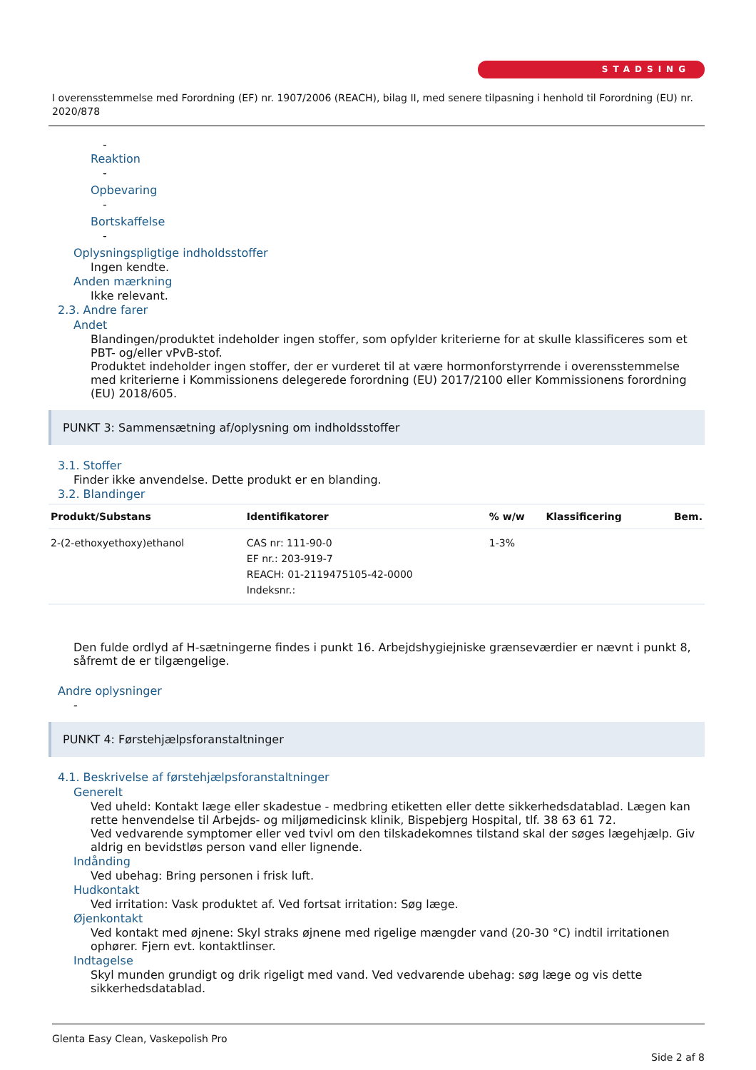STADSING
I overensstemmelse med Forordning (EF) nr. 1907/2006 (REACH), bilag II, med senere tilpasning i henhold til Forordning (EU) nr. 2020/878
-
Reaktion
-
Opbevaring
-
Bortskaffelse
-
Oplysningspligtige indholdsstoffer
Ingen kendte.
Anden mærkning
Ikke relevant.
2.3. Andre farer
Andet
Blandingen/produktet indeholder ingen stoffer, som opfylder kriterierne for at skulle klassificeres som et PBT- og/eller vPvB-stof.
Produktet indeholder ingen stoffer, der er vurderet til at være hormonforstyrrende i overensstemmelse med kriterierne i Kommissionens delegerede forordning (EU) 2017/2100 eller Kommissionens forordning (EU) 2018/605.
PUNKT 3: Sammensætning af/oplysning om indholdsstoffer
3.1. Stoffer
Finder ikke anvendelse. Dette produkt er en blanding.
3.2. Blandinger
| Produkt/Substans | Identifikatorer | % w/w | Klassificering | Bem. |
| --- | --- | --- | --- | --- |
| 2-(2-ethoxyethoxy)ethanol | CAS nr: 111-90-0 EF nr.: 203-919-7 REACH: 01-2119475105-42-0000 Indeksnr.: | 1-3% | | |
Den fulde ordlyd af H-sætningerne findes i punkt 16. Arbejdshygiejniske grænseværdier er nævnt i punkt 8, såfremt de er tilgængelige.
Andre oplysninger
-
PUNKT 4: Førstehjælpsforanstaltninger
4.1. Beskrivelse af førstehjælpsforanstaltninger
Generelt
Ved uheld: Kontakt læge eller skadestue - medbring etiketten eller dette sikkerhedsdatablad. Lægen kan rette henvendelse til Arbejds- og miljømedicinsk klinik, Bispebjerg Hospital, tlf. 38 63 61 72.
Ved vedvarende symptomer eller ved tvivl om den tilskadekomnes tilstand skal der søges lægehjælp. Giv aldrig en bevidstløs person vand eller lignende.
Indånding
Ved ubehag: Bring personen i frisk luft.
Hudkontakt
Ved irritation: Vask produktet af. Ved fortsat irritation: Søg læge.
Øjenkontakt
Ved kontakt med øjnene: Skyl straks øjnene med rigelige mængder vand (20-30 °C) indtil irritationen ophører. Fjern evt. kontaktlinser.
Indtagelse
Skyl munden grundigt og drik rigeligt med vand. Ved vedvarende ubehag: søg læge og vis dette sikkerhedsdatablad.
Glenta Easy Clean, Vaskepolish Pro
Side 2 af 8